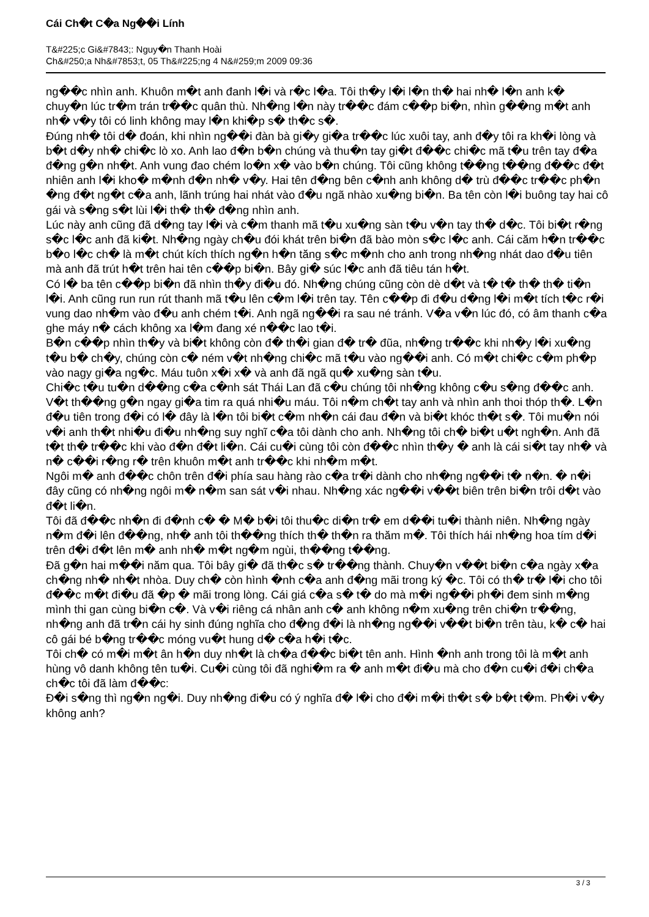Cái Ch�t C�a Ng��i Lính
T&#225;c Gi&#7843;: Nguy�n Thanh Hoài
Ch&#250;a Nh&#7853;t, 05 Th&#225;ng 4 N&#259;m 2009 09:36
ng��c nhìn anh. Khuôn m�t anh đanh l�i và r�c l�a. Tôi th�y l�i l�n th� hai nh� l�n anh k� chuy�n lúc tr�m trán tr��c quân thù. Nh�ng l�n này tr��c đám c��p bi�n, nhìn g��ng m�t anh nh� v�y tôi có linh không may l�n khi�p s� th�c s�.
Đúng nh� tôi d� đoán, khi nhìn ng��i đàn bà gi�y gi�a tr��c lúc xuôi tay, anh đ�y tôi ra kh�i lòng và b�t d�y nh� chi�c lò xo. Anh lao đ�n b�n chúng và thu�n tay gi�t đ��c chi�c mã t�u trên tay đ�a đ�ng g�n nh�t. Anh vung đao chém lo�n x� vào b�n chúng. Tôi cũng không t��ng t��ng đ��c đ�t nhiên anh l�i kho� m�nh đ�n nh� v�y. Hai tên đ�ng bên c�nh anh không d� trù đ��c tr��c ph�n �ng đ�t ng�t c�a anh, lãnh trúng hai nhát vào đ�u ngã nhào xu�ng bi�n. Ba tên còn l�i buông tay hai cô gái và s�ng s�t lùi l�i th� th� đ�ng nhìn anh.
Lúc này anh cũng đã d�ng tay l�i và c�m thanh mã t�u xu�ng sàn t�u v�n tay th� d�c. Tôi bi�t r�ng s�c l�c anh đã ki�t. Nh�ng ngày ch�u đói khát trên bi�n đã bào mòn s�c l�c anh. Cái căm h�n tr��c b�o l�c ch� là m�t chút kích thích ng�n h�n tăng s�c m�nh cho anh trong nh�ng nhát dao đ�u tiên mà anh đã trút h�t trên hai tên c��p bi�n. Bây gi� súc l�c anh đã tiêu tán h�t.
Có l� ba tên c��p bi�n đã nhìn th�y đi�u đó. Nh�ng chúng cũng còn dè d�t và t� t� th� th� ti�n l�i. Anh cũng run run rút thanh mã t�u lên c�m l�i trên tay. Tên c��p đi đ�u d�ng l�i m�t tích t�c r�i vung dao nh�m vào đ�u anh chém t�i. Anh ngã ng��i ra sau né tránh. V�a v�n lúc đó, có âm thanh c�a ghe máy n� cách không xa l�m đang xé n��c lao t�i.
B�n c��p nhìn th�y và bi�t không còn đ� th�i gian đ� tr� đũa, nh�ng tr��c khi nh�y l�i xu�ng t�u b� ch�y, chúng còn c� ném v�t nh�ng chi�c mã t�u vào ng��i anh. Có m�t chi�c c�m ph�p vào nagy gi�a ng�c. Máu tuôn x�i x� và anh đã ngã qu� xu�ng sàn t�u.
Chi�c t�u tu�n d��ng c�a c�nh sát Thái Lan đã c�u chúng tôi nh�ng không c�u s�ng đ��c anh. V�t th��ng g�n ngay gi�a tim ra quá nhi�u máu. Tôi n�m ch�t tay anh và nhìn anh thoi thóp th�. L�n đ�u tiên trong đ�i có l� đây là l�n tôi bi�t c�m nh�n cái đau đ�n và bi�t khóc th�t s�. Tôi mu�n nói v�i anh th�t nhi�u đi�u nh�ng suy nghĩ c�a tôi dành cho anh. Nh�ng tôi ch� bi�t u�t ngh�n. Anh đã t�t th� tr��c khi vào đ�n đ�t li�n. Cái cu�i cùng tôi còn đ��c nhìn th�y � anh là cái si�t tay nh� và n� c��i r�ng r� trên khuôn m�t anh tr��c khi nh�m m�t.
Ngôi m� anh đ��c chôn trên đ�i phía sau hàng rào c�a tr�i dành cho nh�ng ng��i t� n�n. � n�i đây cũng có nh�ng ngôi m� n�m san sát v�i nhau. Nh�ng xác ng��i v��t biên trên bi�n trôi d�t vào đ�t li�n.
Tôi đã đ��c nh�n đi đ�nh c� � M� b�i tôi thu�c di�n tr� em d��i tu�i thành niên. Nh�ng ngày n�m đ�i lên đ��ng, nh� anh tôi th��ng thích th� th�n ra thăm m�. Tôi thích hái nh�ng hoa tím d�i trên đ�i đ�t lên m� anh nh� m�t ng�m ngùi, th��ng t��ng.
Đã g�n hai m��i năm qua. Tôi bây gi� đã th�c s� tr��ng thành. Chuy�n v��t bi�n c�a ngày x�a ch�ng nh� nh�t nhòa. Duy ch� còn hình �nh c�a anh đ�ng mãi trong ký �c. Tôi có th� tr� l�i cho tôi đ��c m�t đi�u đã �p � mãi trong lòng. Cái giá c�a s� t� do mà m�i ng��i ph�i đem sinh m�ng mình thi gan cùng bi�n c�. Và v�i riêng cá nhân anh c� anh không n�m xu�ng trên chi�n tr��ng, nh�ng anh đã tr�n cái hy sinh đúng nghĩa cho đ�ng đ�i là nh�ng ng��i v��t bi�n trên tàu, k� c� hai cô gái bé b�ng tr��c móng vu�t hung d� c�a h�i t�c.
Tôi ch� có m�i m�t ân h�n duy nh�t là ch�a đ��c bi�t tên anh. Hình �nh anh trong tôi là m�t anh hùng vô danh không tên tu�i. Cu�i cùng tôi đã nghi�m ra � anh m�t đi�u mà cho đ�n cu�i đ�i ch�a ch�c tôi đã làm đ��c:
Đ�i s�ng thì ng�n ng�i. Duy nh�ng đi�u có ý nghĩa đ� l�i cho đ�i m�i th�t s� b�t t�m. Ph�i v�y không anh?
3 / 3